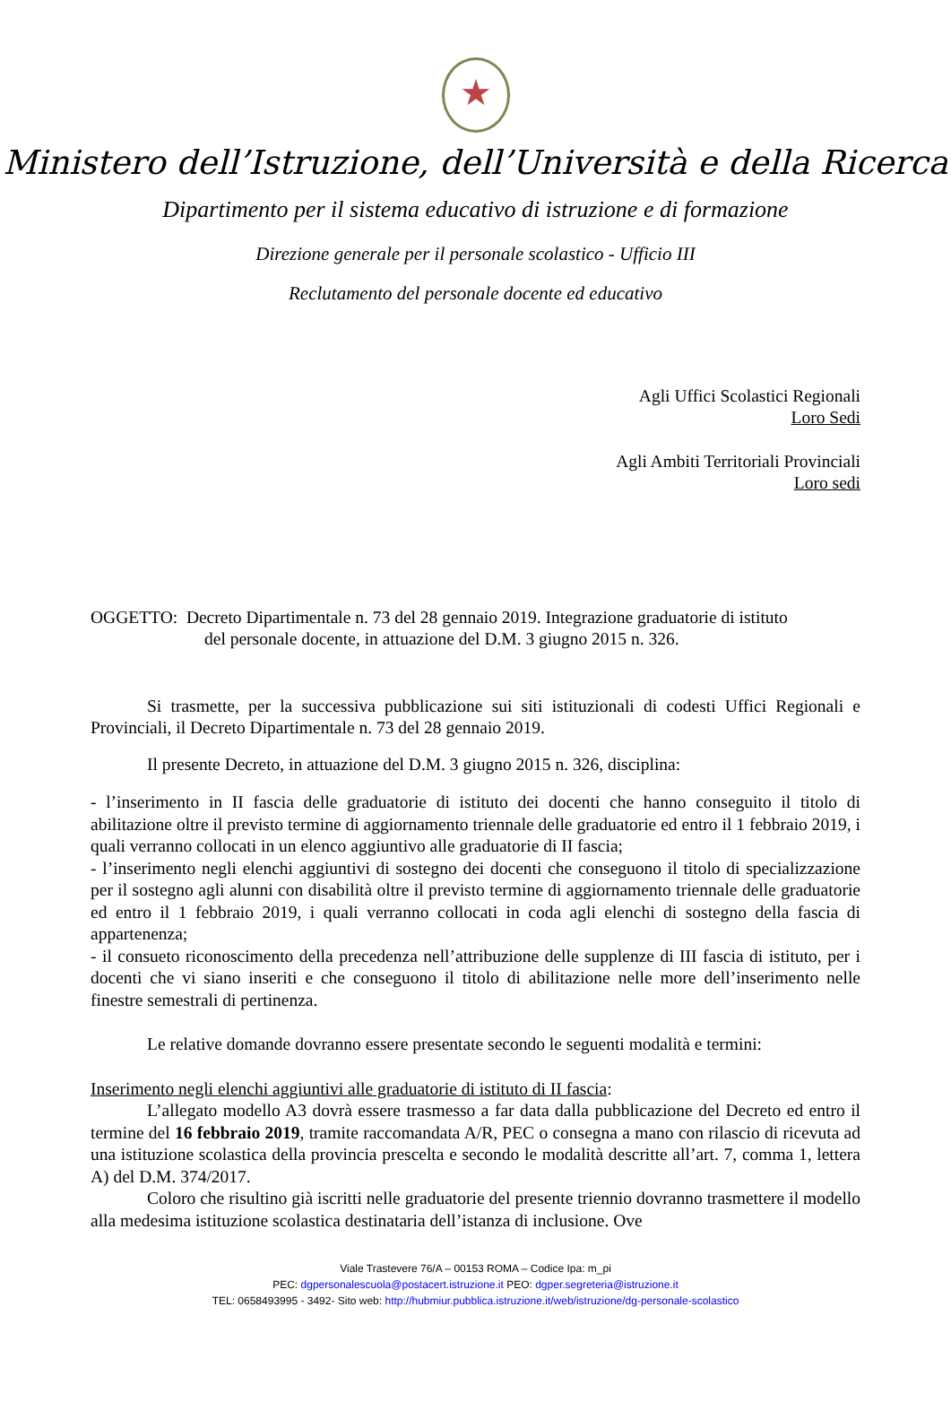★
Ministero dell’Istruzione, dell’Università e della Ricerca
Dipartimento per il sistema educativo di istruzione e di formazione
Direzione generale per il personale scolastico - Ufficio III
Reclutamento del personale docente ed educativo
Agli Uffici Scolastici Regionali
Loro Sedi
Agli Ambiti Territoriali Provinciali
Loro sedi
OGGETTO: Decreto Dipartimentale n. 73 del 28 gennaio 2019. Integrazione graduatorie di istituto
del personale docente, in attuazione del D.M. 3 giugno 2015 n. 326.
Si trasmette, per la successiva pubblicazione sui siti istituzionali di codesti Uffici Regionali e Provinciali, il Decreto Dipartimentale n. 73 del 28 gennaio 2019.
Il presente Decreto, in attuazione del D.M. 3 giugno 2015 n. 326, disciplina:
- l’inserimento in II fascia delle graduatorie di istituto dei docenti che hanno conseguito il titolo di abilitazione oltre il previsto termine di aggiornamento triennale delle graduatorie ed entro il 1 febbraio 2019, i quali verranno collocati in un elenco aggiuntivo alle graduatorie di II fascia;
- l’inserimento negli elenchi aggiuntivi di sostegno dei docenti che conseguono il titolo di specializzazione per il sostegno agli alunni con disabilità oltre il previsto termine di aggiornamento triennale delle graduatorie ed entro il 1 febbraio 2019, i quali verranno collocati in coda agli elenchi di sostegno della fascia di appartenenza;
- il consueto riconoscimento della precedenza nell’attribuzione delle supplenze di III fascia di istituto, per i docenti che vi siano inseriti e che conseguono il titolo di abilitazione nelle more dell’inserimento nelle finestre semestrali di pertinenza.
Le relative domande dovranno essere presentate secondo le seguenti modalità e termini:
Inserimento negli elenchi aggiuntivi alle graduatorie di istituto di II fascia:
L’allegato modello A3 dovrà essere trasmesso a far data dalla pubblicazione del Decreto ed entro il termine del 16 febbraio 2019, tramite raccomandata A/R, PEC o consegna a mano con rilascio di ricevuta ad una istituzione scolastica della provincia prescelta e secondo le modalità descritte all’art. 7, comma 1, lettera A) del D.M. 374/2017.
Coloro che risultino già iscritti nelle graduatorie del presente triennio dovranno trasmettere il modello alla medesima istituzione scolastica destinataria dell’istanza di inclusione. Ove
Viale Trastevere 76/A – 00153 ROMA – Codice Ipa: m_pi
PEC: dgpersonalescuola@postacert.istruzione.it PEO: dgper.segreteria@istruzione.it
TEL: 0658493995 - 3492- Sito web: http://hubmiur.pubblica.istruzione.it/web/istruzione/dg-personale-scolastico